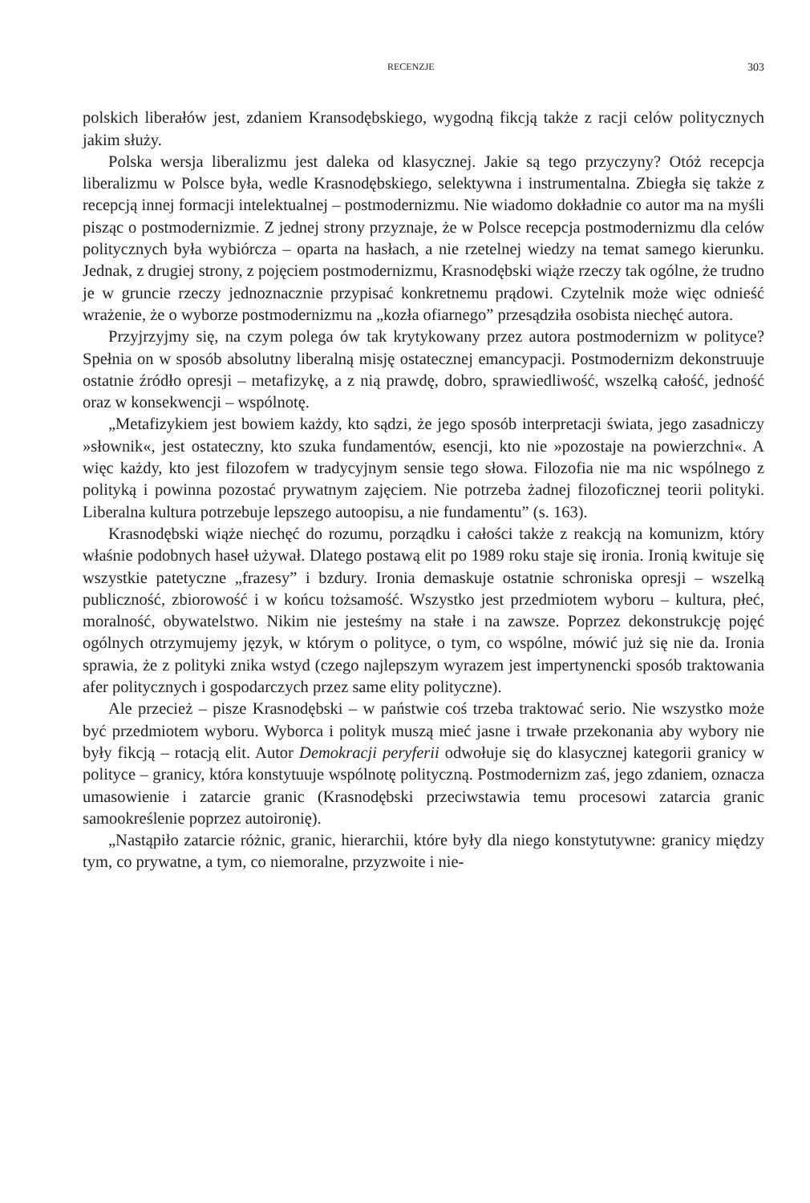RECENZJE 303
polskich liberałów jest, zdaniem Kransodębskiego, wygodną fikcją także z racji celów politycznych jakim służy.
Polska wersja liberalizmu jest daleka od klasycznej. Jakie są tego przyczyny? Otóż recepcja liberalizmu w Polsce była, wedle Krasnodębskiego, selektywna i instrumentalna. Zbiegła się także z recepcją innej formacji intelektualnej – postmodernizmu. Nie wiadomo dokładnie co autor ma na myśli pisząc o postmodernizmie. Z jednej strony przyznaje, że w Polsce recepcja postmodernizmu dla celów politycznych była wybiórcza – oparta na hasłach, a nie rzetelnej wiedzy na temat samego kierunku. Jednak, z drugiej strony, z pojęciem postmodernizmu, Krasnodębski wiąże rzeczy tak ogólne, że trudno je w gruncie rzeczy jednoznacznie przypisać konkretnemu prądowi. Czytelnik może więc odnieść wrażenie, że o wyborze postmodernizmu na „kozła ofiarnego” przesądziła osobista niechęć autora.
Przyjrzyjmy się, na czym polega ów tak krytykowany przez autora postmodernizm w polityce? Spełnia on w sposób absolutny liberalną misję ostatecznej emancypacji. Postmodernizm dekonstruuje ostatnie źródło opresji – metafizykę, a z nią prawdę, dobro, sprawiedliwość, wszelką całość, jedność oraz w konsekwencji – wspólnotę.
„Metafizykiem jest bowiem każdy, kto sądzi, że jego sposób interpretacji świata, jego zasadniczy »słownik«, jest ostateczny, kto szuka fundamentów, esencji, kto nie »pozostaje na powierzchni«. A więc każdy, kto jest filozofem w tradycyjnym sensie tego słowa. Filozofia nie ma nic wspólnego z polityką i powinna pozostać prywatnym zajęciem. Nie potrzeba żadnej filozoficznej teorii polityki. Liberalna kultura potrzebuje lepszego autoopisu, a nie fundamentu” (s. 163).
Krasnodębski wiąże niechęć do rozumu, porządku i całości także z reakcją na komunizm, który właśnie podobnych haseł używał. Dlatego postawą elit po 1989 roku staje się ironia. Ironią kwituje się wszystkie patetyczne „frazesy” i bzdury. Ironia demaskuje ostatnie schroniska opresji – wszelką publiczność, zbiorowość i w końcu tożsamość. Wszystko jest przedmiotem wyboru – kultura, płeć, moralność, obywatelstwo. Nikim nie jesteśmy na stałe i na zawsze. Poprzez dekonstrukcję pojęć ogólnych otrzymujemy język, w którym o polityce, o tym, co wspólne, mówić już się nie da. Ironia sprawia, że z polityki znika wstyd (czego najlepszym wyrazem jest impertynencki sposób traktowania afer politycznych i gospodarczych przez same elity polityczne).
Ale przecież – pisze Krasnodębski – w państwie coś trzeba traktować serio. Nie wszystko może być przedmiotem wyboru. Wyborca i polityk muszą mieć jasne i trwałe przekonania aby wybory nie były fikcją – rotacją elit. Autor Demokracji peryferii odwołuje się do klasycznej kategorii granicy w polityce – granicy, która konstytuuje wspólnotę polityczną. Postmodernizm zaś, jego zdaniem, oznacza umasowienie i zatarcie granic (Krasnodębski przeciwstawia temu procesowi zatarcia granic samookreślenie poprzez autoironię).
„Nastąpiło zatarcie różnic, granic, hierarchii, które były dla niego konstytutywne: granicy między tym, co prywatne, a tym, co niemoralne, przyzwoite i nie-